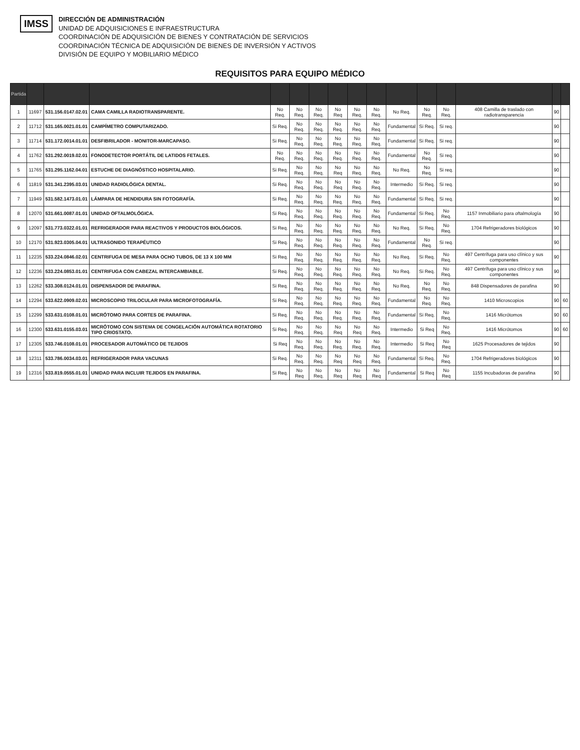IMSS
DIRECCIÓN DE ADMINISTRACIÓN
UNIDAD DE ADQUISICIONES E INFRAESTRUCTURA
COORDINACIÓN DE ADQUISICIÓN DE BIENES Y CONTRATACIÓN DE SERVICIOS
COORDINACIÓN TÉCNICA DE ADQUISICIÓN DE BIENES DE INVERSIÓN Y ACTIVOS
DIVISIÓN DE EQUIPO Y MOBILIARIO MÉDICO
REQUISITOS PARA EQUIPO MÉDICO
| Partida | | | | | | | | | | | | | | | |
| --- | --- | --- | --- | --- | --- | --- | --- | --- | --- | --- | --- | --- | --- | --- | --- |
| 1 | 11697 | 531.156.0147.02.01 | CAMA CAMILLA RADIOTRANSPARENTE. | No Req. | No Req. | No Req. | No Req | No Req. | No Req. | No Req. | No Req. | No Req. | 408 Camilla de traslado con radiotransparencia | 90 | |
| 2 | 11712 | 531.165.0021.01.01 | CAMPÍMETRO COMPUTARIZADO. | Si Req. | No Req. | No Req. | No Req. | No Req. | No Req. | Fundamental | Si Req. | Si req. | | 90 | |
| 3 | 11714 | 531.172.0014.01.01 | DESFIBRILADOR - MONITOR-MARCAPASO. | Si Req. | No Req. | No Req. | No Req. | No Req. | No Req. | Fundamental | Si Req. | Si req. | | 90 | |
| 4 | 11762 | 531.292.0019.02.01 | FONODETECTOR PORTÁTIL DE LATIDOS FETALES. | No Req. | No Req. | No Req. | No Req. | No Req. | No Req. | Fundamental | No Req. | Si req. | | 90 | |
| 5 | 11765 | 531.295.1162.04.01 | ESTUCHE DE DIAGNÓSTICO HOSPITALARIO. | Si Req. | No Req. | No Req. | No Req | No Req. | No Req. | No Req. | No Req. | Si req. | | 90 | |
| 6 | 11819 | 531.341.2395.03.01 | UNIDAD RADIOLÓGICA DENTAL. | Si Req. | No Req. | No Req. | No Req | No Req. | No Req. | Intermedio | Si Req. | Si req. | | 90 | |
| 7 | 11949 | 531.582.1473.01.01 | LÁMPARA DE HENDIDURA SIN FOTOGRAFÍA. | Si Req. | No Req. | No Req. | No Req. | No Req. | No Req. | Fundamental | Si Req. | Si req. | | 90 | |
| 8 | 12070 | 531.661.0087.01.01 | UNIDAD OFTALMOLÓGICA. | Si Req. | No Req. | No Req. | No Req. | No Req. | No Req. | Fundamental | Si Req. | No Req. | 1157 Inmobiliario para oftalmología | 90 | |
| 9 | 12097 | 531.773.0322.01.01 | REFRIGERADOR PARA REACTIVOS Y PRODUCTOS BIOLÓGICOS. | Si Req. | No Req. | No Req. | No Req. | No Req. | No Req. | No Req. | Si Req. | No Req. | 1704 Refrigeradores biológicos | 90 | |
| 10 | 12170 | 531.923.0305.04.01 | ULTRASONIDO TERAPÉUTICO | Si Req. | No Req. | No Req. | No Req. | No Req. | No Req. | Fundamental | No Req. | Si req. | | 90 | |
| 11 | 12235 | 533.224.0846.02.01 | CENTRIFUGA DE MESA PARA OCHO TUBOS, DE 13 X 100 MM | Si Req. | No Req. | No Req. | No Req. | No Req. | No Req. | No Req. | Si Req. | No Req. | 497 Centrífuga para uso clínico y sus componentes | 90 | |
| 12 | 12236 | 533.224.0853.01.01 | CENTRIFUGA CON CABEZAL INTERCAMBIABLE. | Si Req. | No Req. | No Req. | No Req. | No Req. | No Req. | No Req. | Si Req. | No Req. | 497 Centrífuga para uso clínico y sus componentes | 90 | |
| 13 | 12262 | 533.308.0124.01.01 | DISPENSADOR DE PARAFINA. | Si Req. | No Req. | No Req. | No Req. | No Req. | No Req. | No Req. | No Req. | No Req. | 848 Dispensadores de parafina | 90 | |
| 14 | 12294 | 533.622.0909.02.01 | MICROSCOPIO TRILOCULAR PARA MICROFOTOGRAFÍA. | Si Req. | No Req. | No Req. | No Req. | No Req. | No Req. | Fundamental | No Req. | No Req. | 1410 Microscopios | 90 | 60 |
| 15 | 12299 | 533.631.0108.01.01 | MICRÓTOMO PARA CORTES DE PARAFINA. | Si Req. | No Req. | No Req. | No Req. | No Req. | No Req. | Fundamental | Si Req. | No Req. | 1416 Micrótomos | 90 | 60 |
| 16 | 12300 | 533.631.0155.03.01 | MICRÓTOMO CON SISTEMA DE CONGELACIÓN AUTOMÁTICA ROTATORIO TIPO CRIOSTATO. | Si Req. | No Req. | No Req. | No Req | No Req | No Req. | Intermedio | Si Req | No Req. | 1416 Micrótomos | 90 | 60 |
| 17 | 12305 | 533.746.0108.01.01 | PROCESADOR AUTOMÁTICO DE TEJIDOS | Si Req | No Req. | No Req. | No Req. | No Req. | No Req. | Intermedio | Si Req | No Req | 1625 Procesadores de tejidos | 90 | |
| 18 | 12311 | 533.786.0034.03.01 | REFRIGERADOR PARA VACUNAS | Si Req. | No Req. | No Req. | No Req | No Req | No Req. | Fundamental | Si Req. | No Req. | 1704 Refrigeradores biológicos | 90 | |
| 19 | 12316 | 533.819.0555.01.01 | UNIDAD PARA INCLUIR TEJIDOS EN PARAFINA. | Si Req. | No Req | No Req. | No Req | No Req | No Req | Fundamental | Si Req | No Req | 1155 Incubadoras de parafina | 90 | |